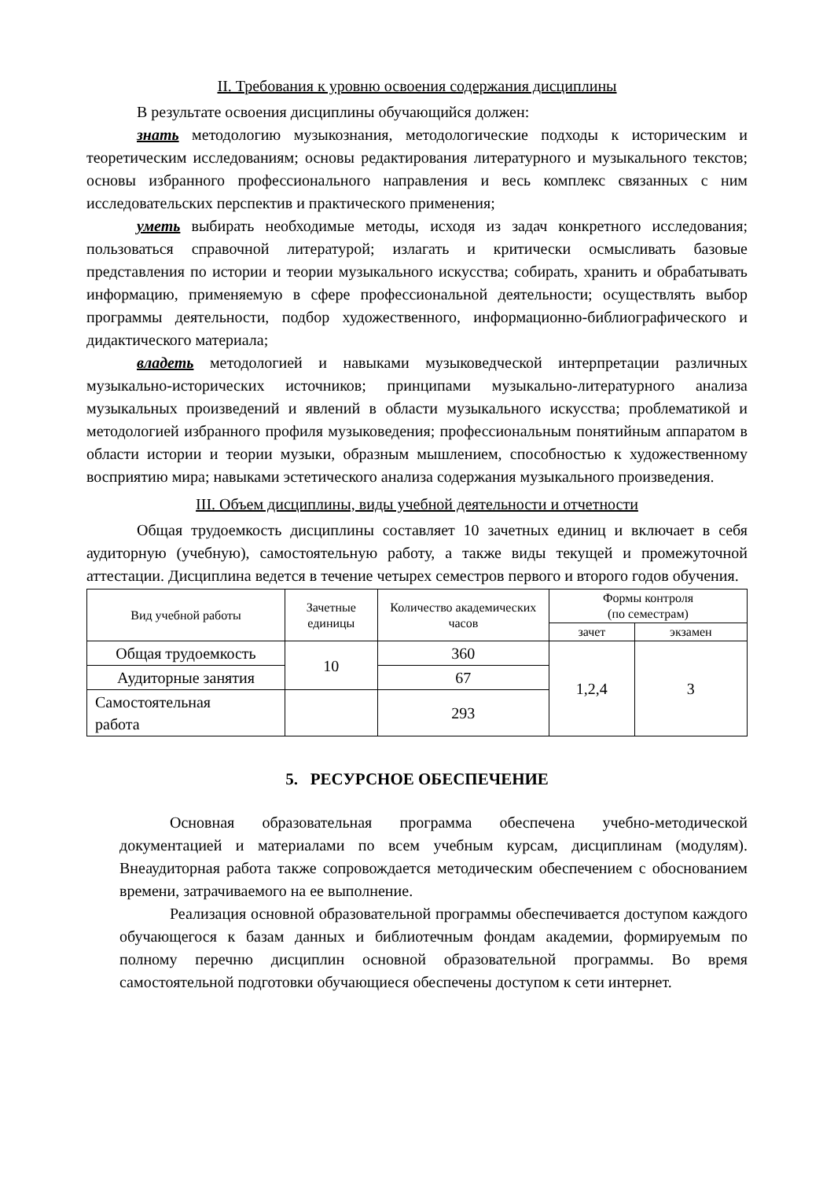II. Требования к уровню освоения содержания дисциплины
В результате освоения дисциплины обучающийся должен:
знать методологию музыкознания, методологические подходы к историческим и теоретическим исследованиям; основы редактирования литературного и музыкального текстов; основы избранного профессионального направления и весь комплекс связанных с ним исследовательских перспектив и практического применения;
уметь выбирать необходимые методы, исходя из задач конкретного исследования; пользоваться справочной литературой; излагать и критически осмысливать базовые представления по истории и теории музыкального искусства; собирать, хранить и обрабатывать информацию, применяемую в сфере профессиональной деятельности; осуществлять выбор программы деятельности, подбор художественного, информационно-библиографического и дидактического материала;
владеть методологией и навыками музыковедческой интерпретации различных музыкально-исторических источников; принципами музыкально-литературного анализа музыкальных произведений и явлений в области музыкального искусства; проблематикой и методологией избранного профиля музыковедения; профессиональным понятийным аппаратом в области истории и теории музыки, образным мышлением, способностью к художественному восприятию мира; навыками эстетического анализа содержания музыкального произведения.
III. Объем дисциплины, виды учебной деятельности и отчетности
Общая трудоемкость дисциплины составляет 10 зачетных единиц и включает в себя аудиторную (учебную), самостоятельную работу, а также виды текущей и промежуточной аттестации. Дисциплина ведется в течение четырех семестров первого и второго годов обучения.
| Вид учебной работы | Зачетные единицы | Количество академических часов | Формы контроля (по семестрам) | |
| --- | --- | --- | --- | --- |
| | | | зачет | экзамен |
| Общая трудоемкость | 10 | 360 | 1,2,4 | 3 |
| Аудиторные занятия | | 67 | | |
| Самостоятельная работа | | 293 | | |
5. РЕСУРСНОЕ ОБЕСПЕЧЕНИЕ
Основная образовательная программа обеспечена учебно-методической документацией и материалами по всем учебным курсам, дисциплинам (модулям). Внеаудиторная работа также сопровождается методическим обеспечением с обоснованием времени, затрачиваемого на ее выполнение.
Реализация основной образовательной программы обеспечивается доступом каждого обучающегося к базам данных и библиотечным фондам академии, формируемым по полному перечню дисциплин основной образовательной программы. Во время самостоятельной подготовки обучающиеся обеспечены доступом к сети интернет.